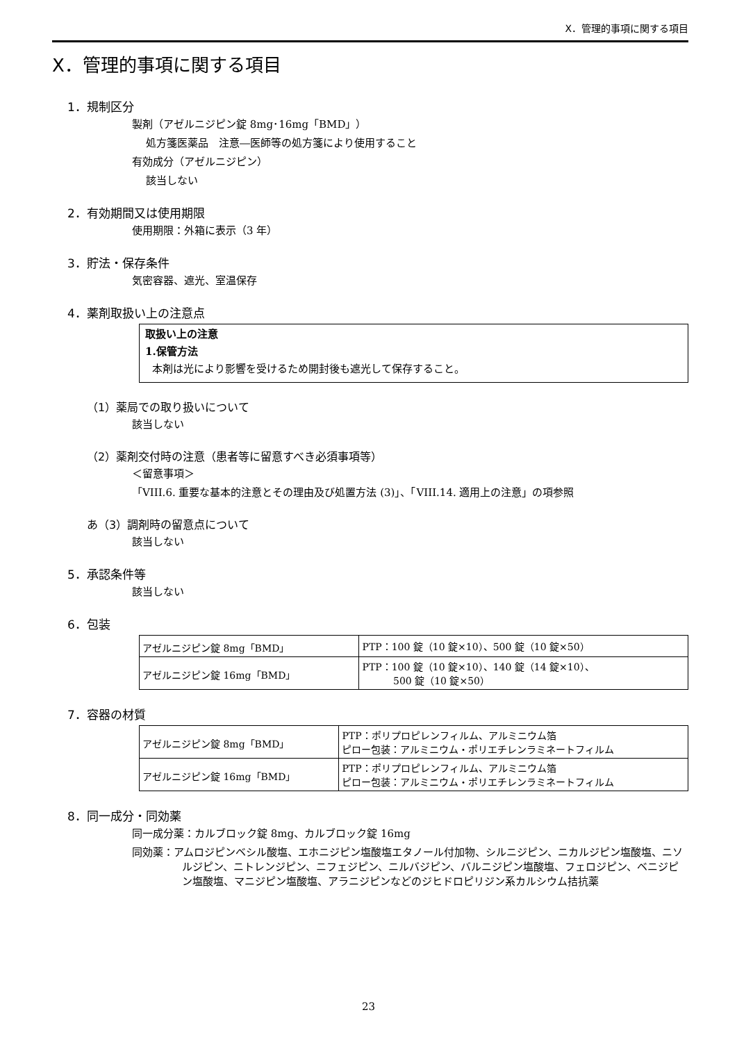X．管理的事項に関する項目
X．管理的事項に関する項目
1．規制区分
製剤（アゼルニジピン錠 8mg･16mg「BMD」）
処方箋医薬品　注意―医師等の処方箋により使用すること
有効成分（アゼルニジピン）
該当しない
2．有効期間又は使用期限
使用期限：外箱に表示（3 年）
3．貯法・保存条件
気密容器、遮光、室温保存
4．薬剤取扱い上の注意点
取扱い上の注意
1.保管方法
本剤は光により影響を受けるため開封後も遮光して保存すること。
（1）薬局での取り扱いについて
該当しない
（2）薬剤交付時の注意（患者等に留意すべき必須事項等）
＜留意事項＞
「VIII.6. 重要な基本的注意とその理由及び処置方法 (3)」、「VIII.14. 適用上の注意」の項参照
あ（3）調剤時の留意点について
該当しない
5．承認条件等
該当しない
6．包装
| アゼルニジピン錠 8mg「BMD」 | PTP：100 錠（10 錠×10）、500 錠（10 錠×50） |
| アゼルニジピン錠 16mg「BMD」 | PTP：100 錠（10 錠×10）、140 錠（14 錠×10）、 500 錠（10 錠×50） |
7．容器の材質
| アゼルニジピン錠 8mg「BMD」 | PTP：ポリプロピレンフィルム、アルミニウム箔 ピロー包装：アルミニウム・ポリエチレンラミネートフィルム |
| アゼルニジピン錠 16mg「BMD」 | PTP：ポリプロピレンフィルム、アルミニウム箔 ピロー包装：アルミニウム・ポリエチレンラミネートフィルム |
8．同一成分・同効薬
同一成分薬：カルブロック錠 8mg、カルブロック錠 16mg
同効薬：アムロジピンベシル酸塩、エホニジピン塩酸塩エタノール付加物、シルニジピン、ニカルジピン塩酸塩、ニソルジピン、ニトレンジピン、ニフェジピン、ニルバジピン、バルニジピン塩酸塩、フェロジピン、ベニジピン塩酸塩、マニジピン塩酸塩、アラニジピンなどのジヒドロピリジン系カルシウム拮抗薬
23